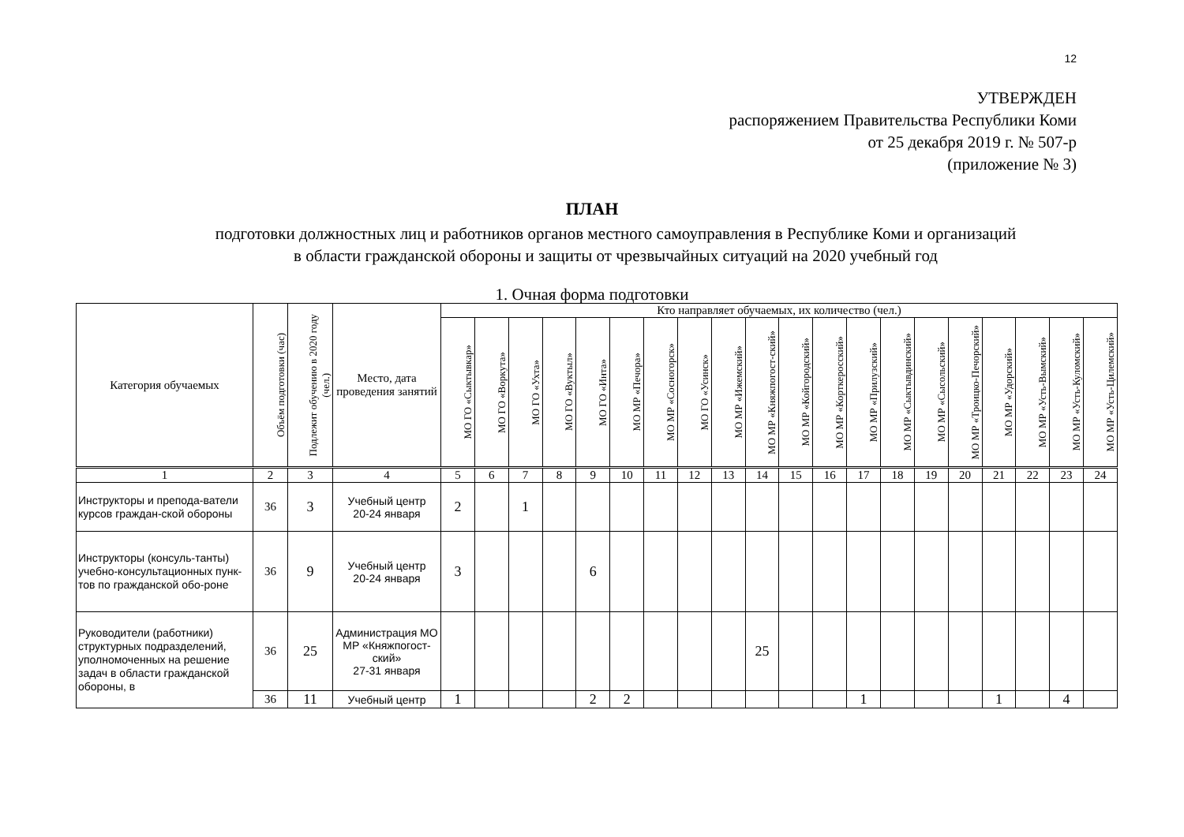12
УТВЕРЖДЕН
распоряжением Правительства Республики Коми
от 25 декабря 2019 г. № 507-р
(приложение № 3)
ПЛАН
подготовки должностных лиц и работников органов местного самоуправления в Республике Коми и организаций
в области гражданской обороны и защиты от чрезвычайных ситуаций на 2020 учебный год
1. Очная форма подготовки
| Категория обучаемых | Объём подготовки (час) | Подлежит обучению в 2020 году (чел.) | Место, дата проведения занятий | Кто направляет обучаемых, их количество (чел.) | | | | | | | | | | | | | | | | | | | |
| --- | --- | --- | --- | --- | --- | --- | --- | --- | --- | --- | --- | --- | --- | --- | --- | --- | --- | --- | --- | --- | --- | --- | --- |
| | | | | МО ГО «Сыктывкар» | МО ГО «Воркута» | МО ГО «Ухта» | МО ГО «Вуктыл» | МО ГО «Инта» | МО МР «Печора» | МО МР «Сосногорск» | МО ГО «Усинск» | МО МР «Ижемский» | МО МР «Княжпогост-ский» | МО МР «Койгородский» | МО МР «Корткеросский» | МО МР «Прилузский» | МО МР «Сыктывдинский» | МО МР «Сысольский» | МО МР «Троицко-Печорский» | МО МР «Удорский» | МО МР «Усть-Вымский» | МО МР «Усть-Куломский» | МО МР «Усть-Цилемский» |
| 1 | 2 | 3 | 4 | 5 | 6 | 7 | 8 | 9 | 10 | 11 | 12 | 13 | 14 | 15 | 16 | 17 | 18 | 19 | 20 | 21 | 22 | 23 | 24 |
| Инструкторы и препода-ватели курсов граждан-ской обороны | 36 | 3 | Учебный центр 20-24 января | 2 | | 1 | | | | | | | | | | | | | | | | | |
| Инструкторы (консуль-танты) учебно-консультационных пунк-тов по гражданской обо-роне | 36 | 9 | Учебный центр 20-24 января | 3 | | | | 6 | | | | | | | | | | | | | | | |
| Руководители (работники) структурных подразделений, уполномоченных на решение задач в области гражданской обороны, в | 36 | 25 | Администрация МО МР «Княжпогост-ский» 27-31 января | | | | | | | | | | 25 | | | | | | | | | | |
| | 36 | 11 | Учебный центр | 1 | | | | 2 | 2 | | | | | | | 1 | | | | 1 | | 4 | |